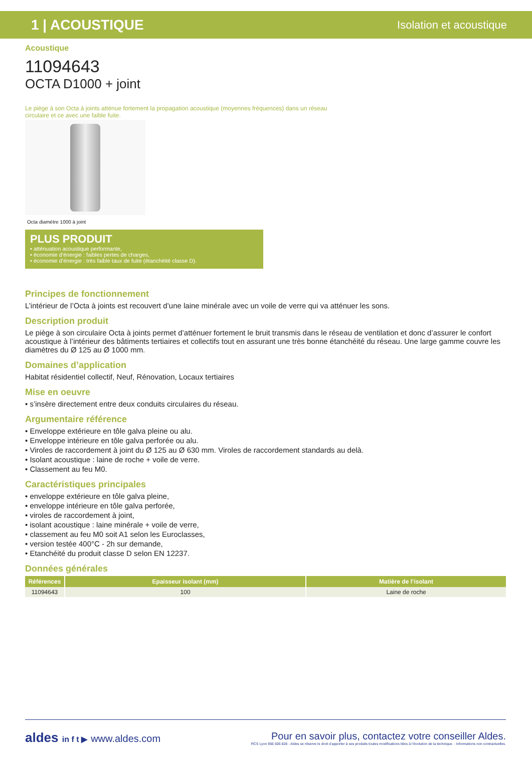1 | ACOUSTIQUE
Isolation et acoustique
Acoustique
11094643
OCTA D1000 + joint
Le piège à son Octa à joints atténue fortement la propagation acoustique (moyennes fréquences) dans un réseau circulaire et ce avec une faible fuite.
Octa diamètre 1000 à joint
PLUS PRODUIT
• atténuation acoustique performante,
• économie d’énergie : faibles pertes de charges,
• économie d’énergie : très faible taux de fuite (étanchéité classe D).
Principes de fonctionnement
L’intérieur de l’Octa à joints est recouvert d’une laine minérale avec un voile de verre qui va atténuer les sons.
Description produit
Le piège à son circulaire Octa à joints permet d’atténuer fortement le bruit transmis dans le réseau de ventilation et donc d’assurer le confort acoustique à l’intérieur des bâtiments tertiaires et collectifs tout en assurant une très bonne étanchéité du réseau. Une large gamme couvre les diamètres du Ø 125 au Ø 1000 mm.
Domaines d’application
Habitat résidentiel collectif, Neuf, Rénovation, Locaux tertiaires
Mise en oeuvre
• s’insère directement entre deux conduits circulaires du réseau.
Argumentaire référence
• Enveloppe extérieure en tôle galva pleine ou alu.
• Enveloppe intérieure en tôle galva perforée ou alu.
• Viroles de raccordement à joint du Ø 125 au Ø 630 mm. Viroles de raccordement standards au delà.
• Isolant acoustique : laine de roche + voile de verre.
• Classement au feu M0.
Caractéristiques principales
• enveloppe extérieure en tôle galva pleine,
• enveloppe intérieure en tôle galva perforée,
• viroles de raccordement à joint,
• isolant acoustique : laine minérale + voile de verre,
• classement au feu M0 soit A1 selon les Euroclasses,
• version testée 400°C - 2h sur demande,
• Etanchéité du produit classe D selon EN 12237.
Données générales
| Références | Epaisseur isolant (mm) | Matière de l’isolant |
| --- | --- | --- |
| 11094643 | 100 | Laine de roche |
aldes in f t ▶ www.aldes.com
Pour en savoir plus, contactez votre conseiller Aldes.
RCS Lyon 956 506 828 - Aldes se réserve le droit d’apporter à ses produits toutes modifications liées à l’évolution de la technique. - Informations non contractuelles.